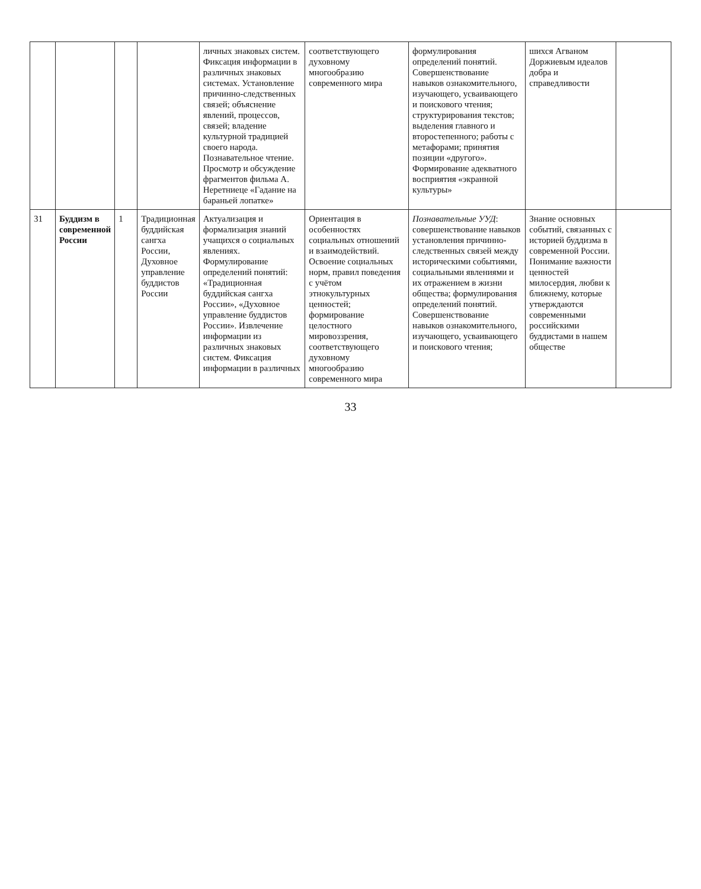| | | | | личных знаковых систем. Фиксация информации в различных знаковых системах. Установление причинно-следственных связей; объяснение явлений, процессов, связей; владение культурной традицией своего народа. Познавательное чтение. Просмотр и обсуждение фрагментов фильма А. Неретниеце «Гадание на бараньей лопатке» | соответствующего духовному многообразию современного мира | формулирования определений понятий. Совершенствование навыков ознакомительного, изучающего, усваивающего и поискового чтения; структурирования текстов; выделения главного и второстепенного; работы с метафорами; принятия позиции «другого». Формирование адекватного восприятия «экранной культуры» | шихся Агваном Доржиевым идеалов добра и справедливости | |
| 31 | Буддизм в современной России | 1 | Традиционная буддийская сангха России, Духовное управление буддистов России | Актуализация и формализация знаний учащихся о социальных явлениях. Формулирование определений понятий: «Традиционная буддийская сангха России», «Духовное управление буддистов России». Извлечение информации из различных знаковых систем. Фиксация информации в различных | Ориентация в особенностях социальных отношений и взаимодействий. Освоение социальных норм, правил поведения с учётом этнокультурных ценностей; формирование целостного мировоззрения, соответствующего духовному многообразию современного мира | Познавательные УУД : совершенствование навыков установления причинно-следственных связей между историческими событиями, социальными явлениями и их отражением в жизни общества; формулирования определений понятий. Совершенствование навыков ознакомительного, изучающего, усваивающего и поискового чтения; | Знание основных событий, связанных с историей буддизма в современной России. Понимание важности ценностей милосердия, любви к ближнему, которые утверждаются современными российскими буддистами в нашем обществе | |
33